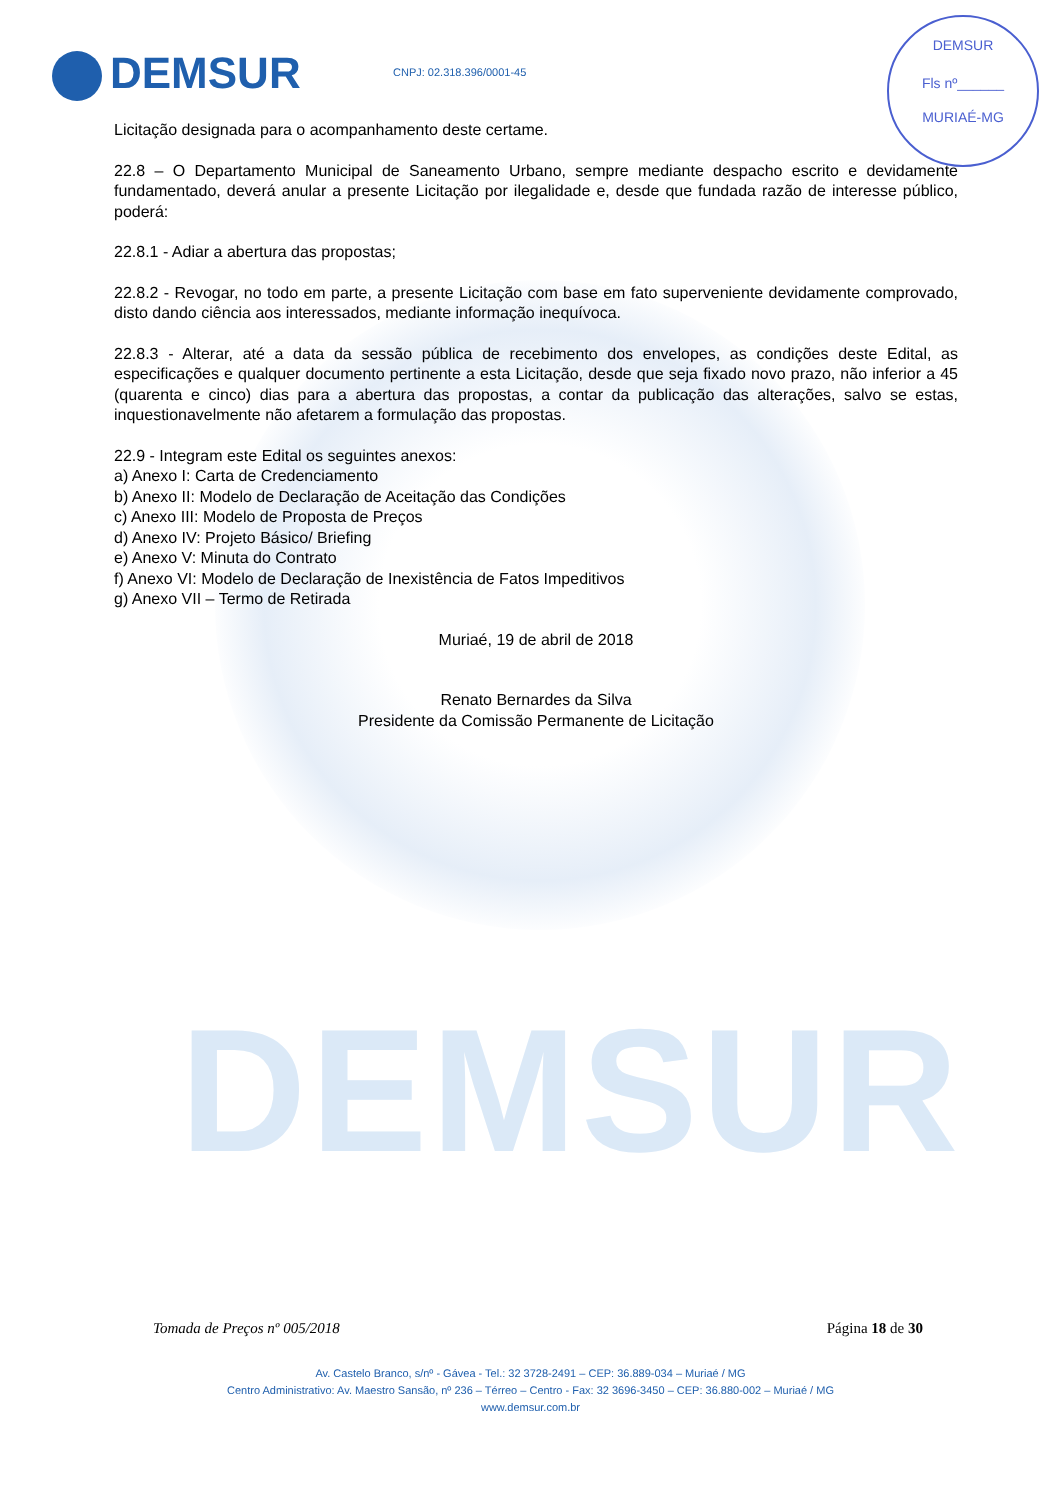DEMSUR
DEMSUR CNPJ: 02.318.396/0001-45
DEMSUR
Fls nº______
MURIAÉ-MG
Licitação designada para o acompanhamento deste certame.
22.8 – O Departamento Municipal de Saneamento Urbano, sempre mediante despacho escrito e devidamente fundamentado, deverá anular a presente Licitação por ilegalidade e, desde que fundada razão de interesse público, poderá:
22.8.1 - Adiar a abertura das propostas;
22.8.2 - Revogar, no todo em parte, a presente Licitação com base em fato superveniente devidamente comprovado, disto dando ciência aos interessados, mediante informação inequívoca.
22.8.3 - Alterar, até a data da sessão pública de recebimento dos envelopes, as condições deste Edital, as especificações e qualquer documento pertinente a esta Licitação, desde que seja fixado novo prazo, não inferior a 45 (quarenta e cinco) dias para a abertura das propostas, a contar da publicação das alterações, salvo se estas, inquestionavelmente não afetarem a formulação das propostas.
22.9 - Integram este Edital os seguintes anexos:
a) Anexo I: Carta de Credenciamento
b) Anexo II: Modelo de Declaração de Aceitação das Condições
c) Anexo III: Modelo de Proposta de Preços
d) Anexo IV: Projeto Básico/ Briefing
e) Anexo V: Minuta do Contrato
f) Anexo VI: Modelo de Declaração de Inexistência de Fatos Impeditivos
g) Anexo VII – Termo de Retirada
Muriaé, 19 de abril de 2018
Renato Bernardes da Silva
Presidente da Comissão Permanente de Licitação
Tomada de Preços nº 005/2018 Página 18 de 30
Av. Castelo Branco, s/nº - Gávea - Tel.: 32 3728-2491 – CEP: 36.889-034 – Muriaé / MG
Centro Administrativo: Av. Maestro Sansão, nº 236 – Térreo – Centro - Fax: 32 3696-3450 – CEP: 36.880-002 – Muriaé / MG
www.demsur.com.br